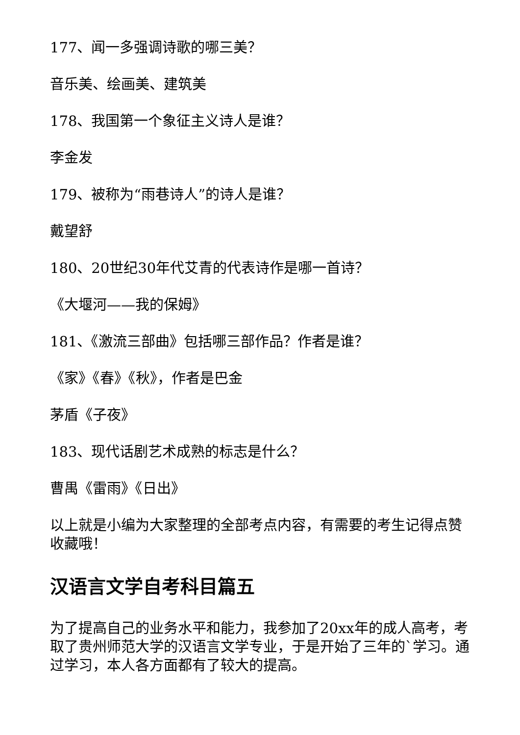177、闻一多强调诗歌的哪三美？
音乐美、绘画美、建筑美
178、我国第一个象征主义诗人是谁？
李金发
179、被称为“雨巷诗人”的诗人是谁？
戴望舒
180、20世纪30年代艾青的代表诗作是哪一首诗？
《大堰河——我的保姆》
181、《激流三部曲》包括哪三部作品？作者是谁？
《家》《春》《秋》，作者是巴金
茅盾《子夜》
183、现代话剧艺术成熟的标志是什么？
曹禺《雷雨》《日出》
以上就是小编为大家整理的全部考点内容，有需要的考生记得点赞收藏哦！
汉语言文学自考科目篇五
为了提高自己的业务水平和能力，我参加了20xx年的成人高考，考取了贵州师范大学的汉语言文学专业，于是开始了三年的`学习。通过学习，本人各方面都有了较大的提高。